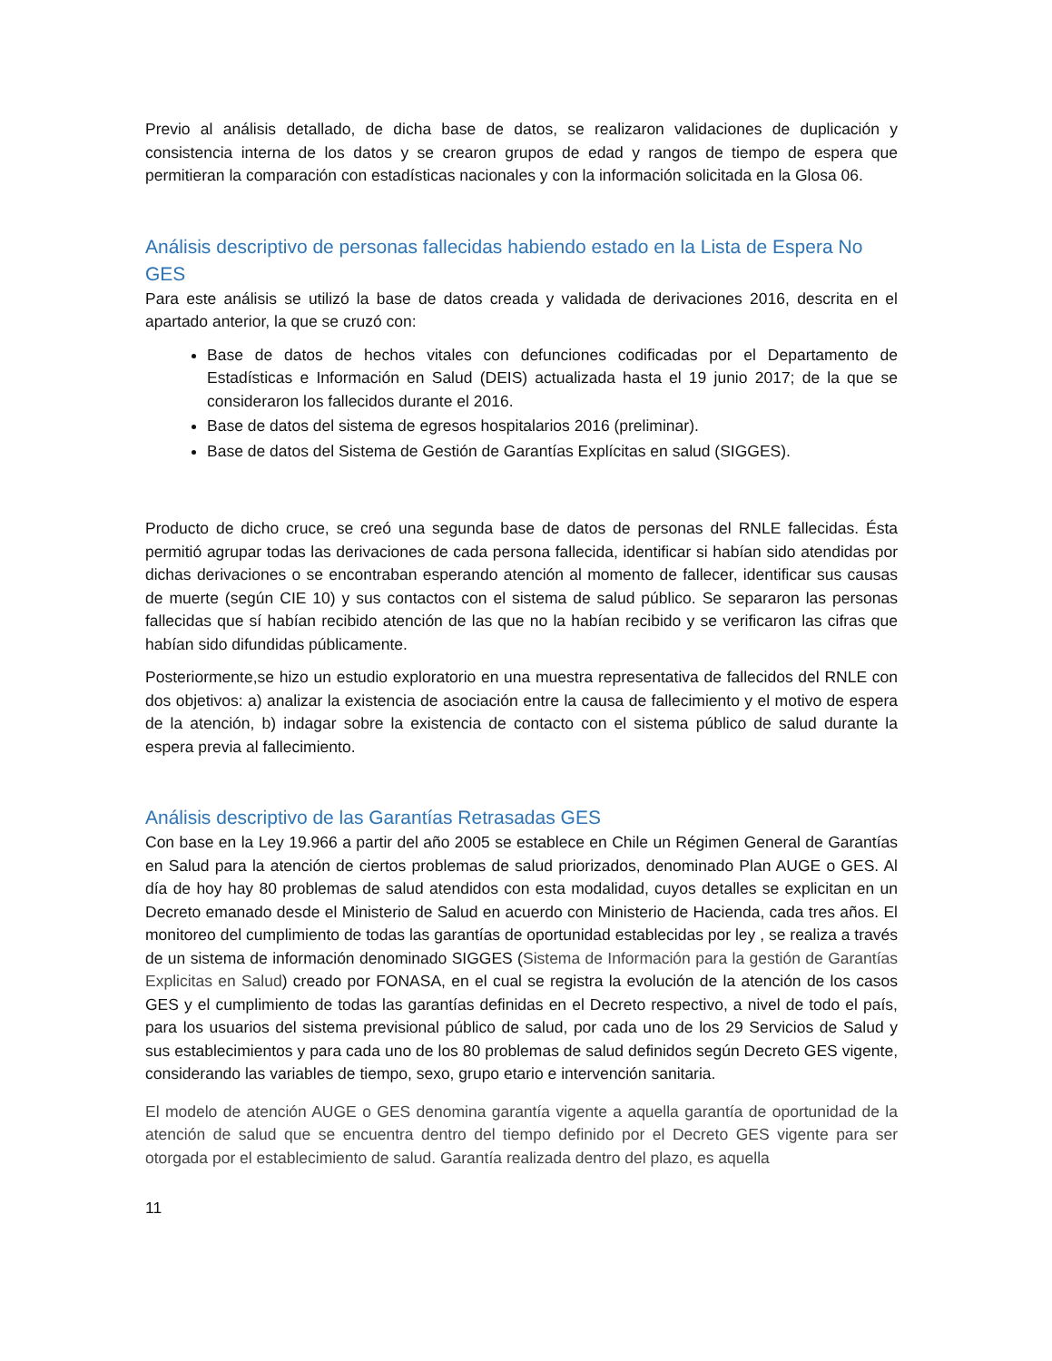Previo al análisis detallado, de dicha base de datos, se realizaron validaciones de duplicación y consistencia interna de los datos y se crearon grupos de edad y rangos de tiempo de espera que permitieran la comparación con estadísticas nacionales y con la información solicitada en la Glosa 06.
Análisis descriptivo de personas fallecidas habiendo estado en la Lista de Espera No GES
Para este análisis se utilizó la base de datos creada y validada de derivaciones 2016, descrita en el apartado anterior, la que se cruzó con:
Base de datos de hechos vitales con defunciones codificadas por el Departamento de Estadísticas e Información en Salud (DEIS) actualizada hasta el 19 junio 2017; de la que se consideraron los fallecidos durante el 2016.
Base de datos del sistema de egresos hospitalarios 2016 (preliminar).
Base de datos del Sistema de Gestión de Garantías Explícitas en salud (SIGGES).
Producto de dicho cruce, se creó una segunda base de datos de personas del RNLE fallecidas. Ésta permitió agrupar todas las derivaciones de cada persona fallecida, identificar si habían sido atendidas por dichas derivaciones o se encontraban esperando atención al momento de fallecer, identificar sus causas de muerte (según CIE 10) y sus contactos con el sistema de salud público. Se separaron las personas fallecidas que sí habían recibido atención de las que no la habían recibido y se verificaron las cifras que habían sido difundidas públicamente.
Posteriormente,se hizo un estudio exploratorio en una muestra representativa de fallecidos del RNLE con dos objetivos: a) analizar la existencia de asociación entre la causa de fallecimiento y el motivo de espera de la atención, b) indagar sobre la existencia de contacto con el sistema público de salud durante la espera previa al fallecimiento.
Análisis descriptivo de las Garantías Retrasadas GES
Con base en la Ley 19.966 a partir del año 2005 se establece en Chile un Régimen General de Garantías en Salud para la atención de ciertos problemas de salud priorizados, denominado Plan AUGE o GES. Al día de hoy hay 80 problemas de salud atendidos con esta modalidad, cuyos detalles se explicitan en un Decreto emanado desde el Ministerio de Salud en acuerdo con Ministerio de Hacienda, cada tres años. El monitoreo del cumplimiento de todas las garantías de oportunidad establecidas por ley , se realiza a través de un sistema de información denominado SIGGES (Sistema de Información para la gestión de Garantías Explicitas en Salud) creado por FONASA, en el cual se registra la evolución de la atención de los casos GES y el cumplimiento de todas las garantías definidas en el Decreto respectivo, a nivel de todo el país, para los usuarios del sistema previsional público de salud, por cada uno de los 29 Servicios de Salud y sus establecimientos y para cada uno de los 80 problemas de salud definidos según Decreto GES vigente, considerando las variables de tiempo, sexo, grupo etario e intervención sanitaria.
El modelo de atención AUGE o GES denomina garantía vigente a aquella garantía de oportunidad de la atención de salud que se encuentra dentro del tiempo definido por el Decreto GES vigente para ser otorgada por el establecimiento de salud. Garantía realizada dentro del plazo, es aquella
11